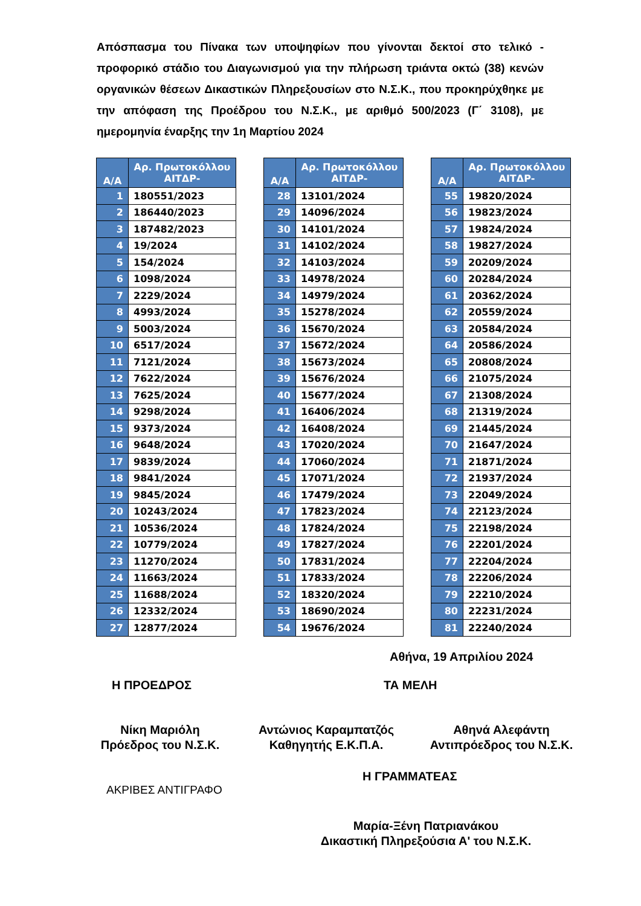Απόσπασμα του Πίνακα των υποψηφίων που γίνονται δεκτοί στο τελικό - προφορικό στάδιο του Διαγωνισμού για την πλήρωση τριάντα οκτώ (38) κενών οργανικών θέσεων Δικαστικών Πληρεξουσίων στο Ν.Σ.Κ., που προκηρύχθηκε με την απόφαση της Προέδρου του Ν.Σ.Κ., με αριθμό 500/2023 (Γ΄ 3108), με ημερομηνία έναρξης την 1η Μαρτίου 2024
| Α/Α | Αρ. Πρωτοκόλλου ΑΙΤΔΡ- |
| --- | --- |
| 1 | 180551/2023 |
| 2 | 186440/2023 |
| 3 | 187482/2023 |
| 4 | 19/2024 |
| 5 | 154/2024 |
| 6 | 1098/2024 |
| 7 | 2229/2024 |
| 8 | 4993/2024 |
| 9 | 5003/2024 |
| 10 | 6517/2024 |
| 11 | 7121/2024 |
| 12 | 7622/2024 |
| 13 | 7625/2024 |
| 14 | 9298/2024 |
| 15 | 9373/2024 |
| 16 | 9648/2024 |
| 17 | 9839/2024 |
| 18 | 9841/2024 |
| 19 | 9845/2024 |
| 20 | 10243/2024 |
| 21 | 10536/2024 |
| 22 | 10779/2024 |
| 23 | 11270/2024 |
| 24 | 11663/2024 |
| 25 | 11688/2024 |
| 26 | 12332/2024 |
| 27 | 12877/2024 |
| Α/Α | Αρ. Πρωτοκόλλου ΑΙΤΔΡ- |
| --- | --- |
| 28 | 13101/2024 |
| 29 | 14096/2024 |
| 30 | 14101/2024 |
| 31 | 14102/2024 |
| 32 | 14103/2024 |
| 33 | 14978/2024 |
| 34 | 14979/2024 |
| 35 | 15278/2024 |
| 36 | 15670/2024 |
| 37 | 15672/2024 |
| 38 | 15673/2024 |
| 39 | 15676/2024 |
| 40 | 15677/2024 |
| 41 | 16406/2024 |
| 42 | 16408/2024 |
| 43 | 17020/2024 |
| 44 | 17060/2024 |
| 45 | 17071/2024 |
| 46 | 17479/2024 |
| 47 | 17823/2024 |
| 48 | 17824/2024 |
| 49 | 17827/2024 |
| 50 | 17831/2024 |
| 51 | 17833/2024 |
| 52 | 18320/2024 |
| 53 | 18690/2024 |
| 54 | 19676/2024 |
| Α/Α | Αρ. Πρωτοκόλλου ΑΙΤΔΡ- |
| --- | --- |
| 55 | 19820/2024 |
| 56 | 19823/2024 |
| 57 | 19824/2024 |
| 58 | 19827/2024 |
| 59 | 20209/2024 |
| 60 | 20284/2024 |
| 61 | 20362/2024 |
| 62 | 20559/2024 |
| 63 | 20584/2024 |
| 64 | 20586/2024 |
| 65 | 20808/2024 |
| 66 | 21075/2024 |
| 67 | 21308/2024 |
| 68 | 21319/2024 |
| 69 | 21445/2024 |
| 70 | 21647/2024 |
| 71 | 21871/2024 |
| 72 | 21937/2024 |
| 73 | 22049/2024 |
| 74 | 22123/2024 |
| 75 | 22198/2024 |
| 76 | 22201/2024 |
| 77 | 22204/2024 |
| 78 | 22206/2024 |
| 79 | 22210/2024 |
| 80 | 22231/2024 |
| 81 | 22240/2024 |
Αθήνα, 19 Απριλίου 2024
Η ΠΡΟΕΔΡΟΣ ΤΑ ΜΕΛΗ
Νίκη Μαριόλη
Πρόεδρος του Ν.Σ.Κ.
Αντώνιος Καραμπατζός
Καθηγητής Ε.Κ.Π.Α.
Αθηνά Αλεφάντη
Αντιπρόεδρος του Ν.Σ.Κ.
Η ΓΡΑΜΜΑΤΕΑΣ
ΑΚΡΙΒΕΣ ΑΝΤΙΓΡΑΦΟ
Μαρία-Ξένη Πατριανάκου
Δικαστική Πληρεξούσια Α' του Ν.Σ.Κ.